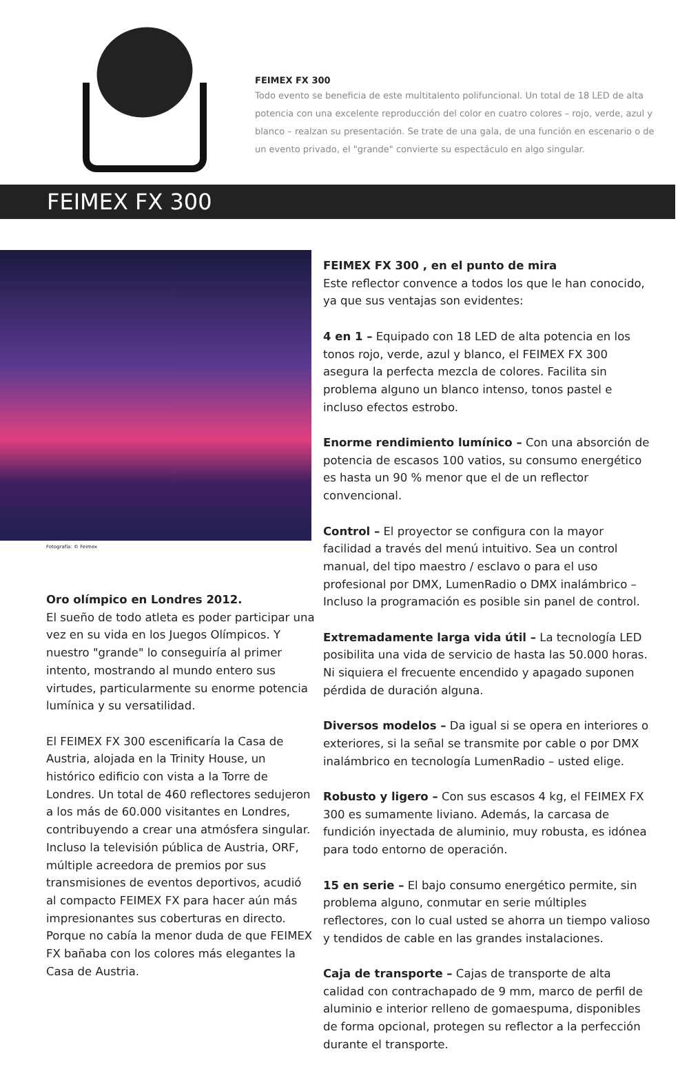FEIMEX FX 300
Todo evento se beneficia de este multitalento polifuncional. Un total de 18 LED de alta potencia con una excelente reproducción del color en cuatro colores – rojo, verde, azul y blanco – realzan su presentación. Se trate de una gala, de una función en escenario o de un evento privado, el "grande" convierte su espectáculo en algo singular.
FEIMEX FX 300
Fotografía: © Feimex
Oro olímpico en Londres 2012.
El sueño de todo atleta es poder participar una vez en su vida en los Juegos Olímpicos. Y nuestro "grande" lo conseguiría al primer intento, mostrando al mundo entero sus virtudes, particularmente su enorme potencia lumínica y su versatilidad.
El FEIMEX FX 300 escenificaría la Casa de Austria, alojada en la Trinity House, un histórico edificio con vista a la Torre de Londres. Un total de 460 reflectores sedujeron a los más de 60.000 visitantes en Londres, contribuyendo a crear una atmósfera singular. Incluso la televisión pública de Austria, ORF, múltiple acreedora de premios por sus transmisiones de eventos deportivos, acudió al compacto FEIMEX FX para hacer aún más impresionantes sus coberturas en directo. Porque no cabía la menor duda de que FEIMEX FX bañaba con los colores más elegantes la Casa de Austria.
FEIMEX FX 300 , en el punto de mira
Este reflector convence a todos los que le han conocido, ya que sus ventajas son evidentes:
4 en 1 – Equipado con 18 LED de alta potencia en los tonos rojo, verde, azul y blanco, el FEIMEX FX 300 asegura la perfecta mezcla de colores. Facilita sin problema alguno un blanco intenso, tonos pastel e incluso efectos estrobo.
Enorme rendimiento lumínico – Con una absorción de potencia de escasos 100 vatios, su consumo energético es hasta un 90 % menor que el de un reflector convencional.
Control – El proyector se configura con la mayor facilidad a través del menú intuitivo. Sea un control manual, del tipo maestro / esclavo o para el uso profesional por DMX, LumenRadio o DMX inalámbrico – Incluso la programación es posible sin panel de control.
Extremadamente larga vida útil – La tecnología LED posibilita una vida de servicio de hasta las 50.000 horas. Ni siquiera el frecuente encendido y apagado suponen pérdida de duración alguna.
Diversos modelos – Da igual si se opera en interiores o exteriores, si la señal se transmite por cable o por DMX inalámbrico en tecnología LumenRadio – usted elige.
Robusto y ligero – Con sus escasos 4 kg, el FEIMEX FX 300 es sumamente liviano. Además, la carcasa de fundición inyectada de aluminio, muy robusta, es idónea para todo entorno de operación.
15 en serie – El bajo consumo energético permite, sin problema alguno, conmutar en serie múltiples reflectores, con lo cual usted se ahorra un tiempo valioso y tendidos de cable en las grandes instalaciones.
Caja de transporte – Cajas de transporte de alta calidad con contrachapado de 9 mm, marco de perfil de aluminio e interior relleno de gomaespuma, disponibles de forma opcional, protegen su reflector a la perfección durante el transporte.